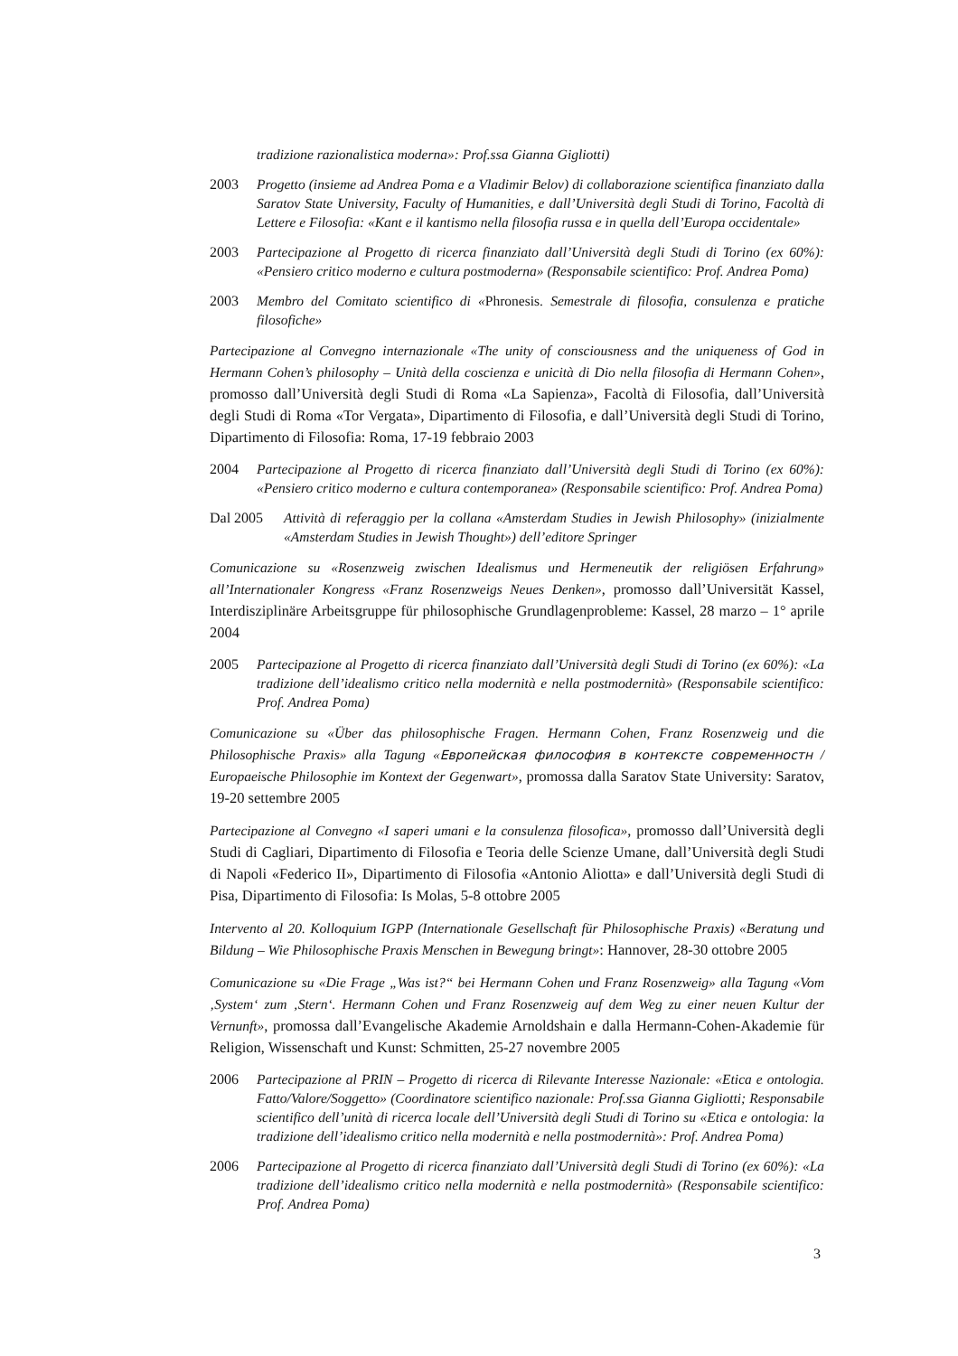tradizione razionalistica moderna»: Prof.ssa Gianna Gigliotti)
2003 Progetto (insieme ad Andrea Poma e a Vladimir Belov) di collaborazione scientifica finanziato dalla Saratov State University, Faculty of Humanities, e dall’Università degli Studi di Torino, Facoltà di Lettere e Filosofia: «Kant e il kantismo nella filosofia russa e in quella dell’Europa occidentale»
2003 Partecipazione al Progetto di ricerca finanziato dall’Università degli Studi di Torino (ex 60%): «Pensiero critico moderno e cultura postmoderna» (Responsabile scientifico: Prof. Andrea Poma)
2003 Membro del Comitato scientifico di «Phronesis. Semestrale di filosofia, consulenza e pratiche filosofiche»
Partecipazione al Convegno internazionale «The unity of consciousness and the uniqueness of God in Hermann Cohen’s philosophy – Unità della coscienza e unicità di Dio nella filosofia di Hermann Cohen», promosso dall’Università degli Studi di Roma «La Sapienza», Facoltà di Filosofia, dall’Università degli Studi di Roma «Tor Vergata», Dipartimento di Filosofia, e dall’Università degli Studi di Torino, Dipartimento di Filosofia: Roma, 17-19 febbraio 2003
2004 Partecipazione al Progetto di ricerca finanziato dall’Università degli Studi di Torino (ex 60%): «Pensiero critico moderno e cultura contemporanea» (Responsabile scientifico: Prof. Andrea Poma)
Dal 2005 Attività di referaggio per la collana «Amsterdam Studies in Jewish Philosophy» (inizialmente «Amsterdam Studies in Jewish Thought») dell’editore Springer
Comunicazione su «Rosenzweig zwischen Idealismus und Hermeneutik der religiösen Erfahrung» all’Internationaler Kongress «Franz Rosenzweigs Neues Denken», promosso dall’Universität Kassel, Interdisziplinäre Arbeitsgruppe für philosophische Grundlagenprobleme: Kassel, 28 marzo – 1° aprile 2004
2005 Partecipazione al Progetto di ricerca finanziato dall’Università degli Studi di Torino (ex 60%): «La tradizione dell’idealismo critico nella modernità e nella postmodernità» (Responsabile scientifico: Prof. Andrea Poma)
Comunicazione su «Über das philosophische Fragen. Hermann Cohen, Franz Rosenzweig und die Philosophische Praxis» alla Tagung «Европейская философия в контексте современностн / Europaeische Philosophie im Kontext der Gegenwart», promossa dalla Saratov State University: Saratov, 19-20 settembre 2005
Partecipazione al Convegno «I saperi umani e la consulenza filosofica», promosso dall’Università degli Studi di Cagliari, Dipartimento di Filosofia e Teoria delle Scienze Umane, dall’Università degli Studi di Napoli «Federico II», Dipartimento di Filosofia «Antonio Aliotta» e dall’Università degli Studi di Pisa, Dipartimento di Filosofia: Is Molas, 5-8 ottobre 2005
Intervento al 20. Kolloquium IGPP (Internationale Gesellschaft für Philosophische Praxis) «Beratung und Bildung – Wie Philosophische Praxis Menschen in Bewegung bringt»: Hannover, 28-30 ottobre 2005
Comunicazione su «Die Frage „Was ist?“ bei Hermann Cohen und Franz Rosenzweig» alla Tagung «Vom ‚System‘ zum ‚Stern‘. Hermann Cohen und Franz Rosenzweig auf dem Weg zu einer neuen Kultur der Vernunft», promossa dall’Evangelische Akademie Arnoldshain e dalla Hermann-Cohen-Akademie für Religion, Wissenschaft und Kunst: Schmitten, 25-27 novembre 2005
2006 Partecipazione al PRIN – Progetto di ricerca di Rilevante Interesse Nazionale: «Etica e ontologia. Fatto/Valore/Soggetto» (Coordinatore scientifico nazionale: Prof.ssa Gianna Gigliotti; Responsabile scientifico dell’unità di ricerca locale dell’Università degli Studi di Torino su «Etica e ontologia: la tradizione dell’idealismo critico nella modernità e nella postmodernità»: Prof. Andrea Poma)
2006 Partecipazione al Progetto di ricerca finanziato dall’Università degli Studi di Torino (ex 60%): «La tradizione dell’idealismo critico nella modernità e nella postmodernità» (Responsabile scientifico: Prof. Andrea Poma)
3